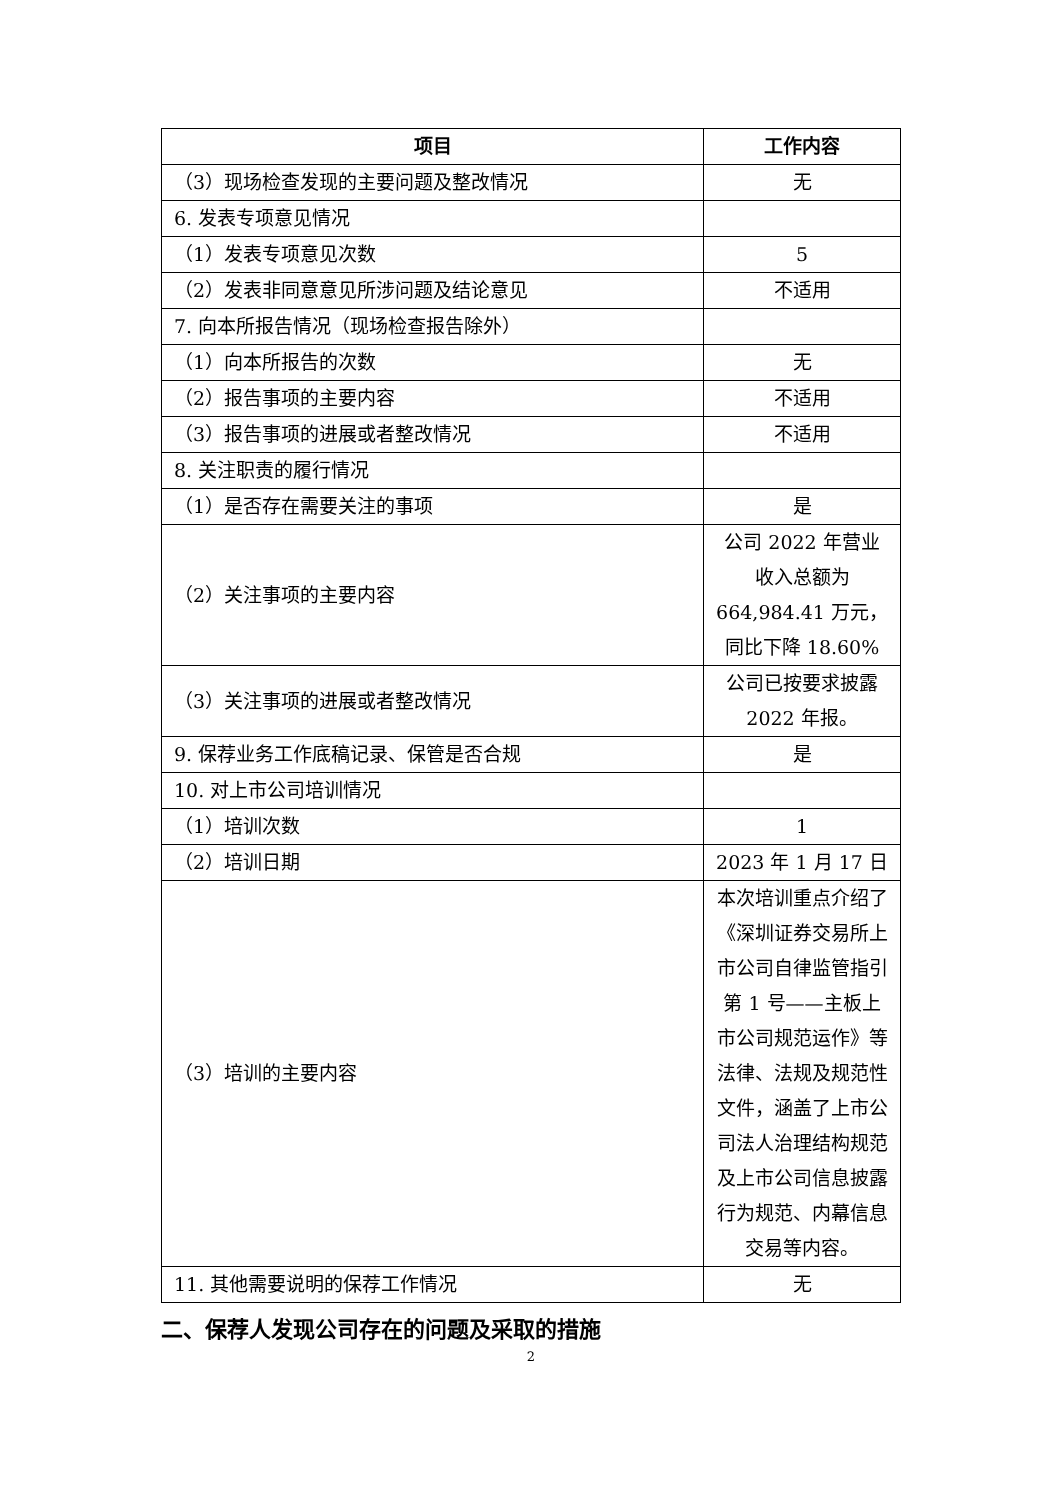| 项目 | 工作内容 |
| --- | --- |
| （3）现场检查发现的主要问题及整改情况 | 无 |
| 6. 发表专项意见情况 | |
| （1）发表专项意见次数 | 5 |
| （2）发表非同意意见所涉问题及结论意见 | 不适用 |
| 7. 向本所报告情况（现场检查报告除外） | |
| （1）向本所报告的次数 | 无 |
| （2）报告事项的主要内容 | 不适用 |
| （3）报告事项的进展或者整改情况 | 不适用 |
| 8. 关注职责的履行情况 | |
| （1）是否存在需要关注的事项 | 是 |
| （2）关注事项的主要内容 | 公司 2022 年营业收入总额为 664,984.41 万元，同比下降 18.60% |
| （3）关注事项的进展或者整改情况 | 公司已按要求披露 2022 年报。 |
| 9. 保荐业务工作底稿记录、保管是否合规 | 是 |
| 10. 对上市公司培训情况 | |
| （1）培训次数 | 1 |
| （2）培训日期 | 2023 年 1 月 17 日 |
| （3）培训的主要内容 | 本次培训重点介绍了《深圳证券交易所上市公司自律监管指引第 1 号——主板上市公司规范运作》等法律、法规及规范性文件，涵盖了上市公司法人治理结构规范及上市公司信息披露行为规范、内幕信息交易等内容。 |
| 11. 其他需要说明的保荐工作情况 | 无 |
二、保荐人发现公司存在的问题及采取的措施
2